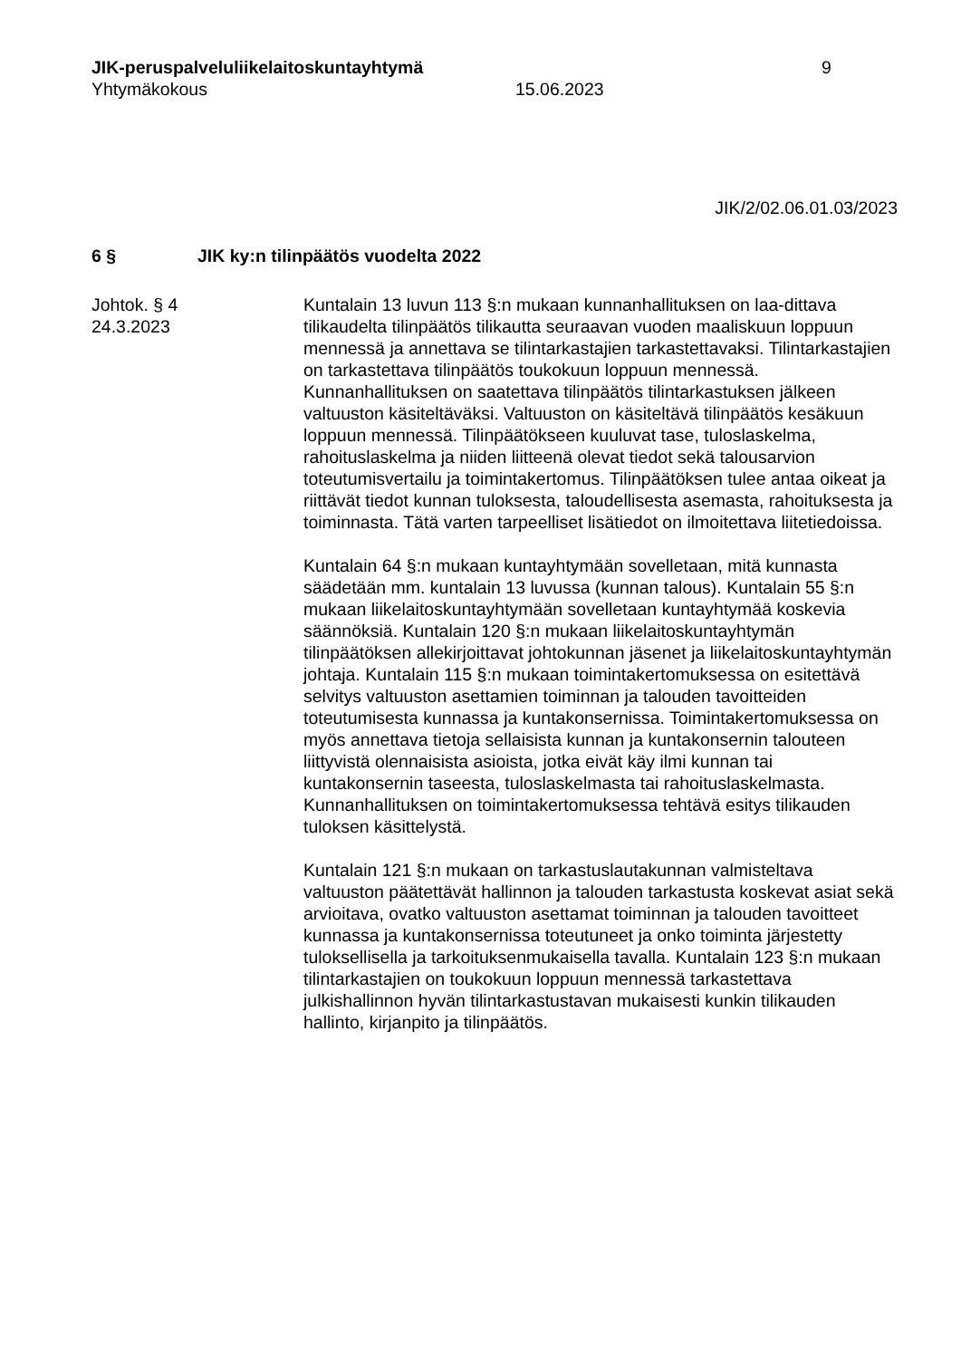JIK-peruspalveluliikelaitoskuntayhtymä 9
Yhtymäkokous 15.06.2023
JIK/2/02.06.01.03/2023
6 § JIK ky:n tilinpäätös vuodelta 2022
Johtok. § 4
24.3.2023
Kuntalain 13 luvun 113 §:n mukaan kunnanhallituksen on laa-dittava tilikaudelta tilinpäätös tilikautta seuraavan vuoden maaliskuun loppuun mennessä ja annettava se tilintarkastajien tarkastettavaksi. Tilintarkastajien on tarkastettava tilinpäätös toukokuun loppuun mennessä. Kunnanhallituksen on saatettava tilinpäätös tilintarkastuksen jälkeen valtuuston käsiteltäväksi. Valtuuston on käsiteltävä tilinpäätös kesäkuun loppuun mennessä. Tilinpäätökseen kuuluvat tase, tuloslaskelma, rahoituslaskelma ja niiden liitteenä olevat tiedot sekä talousarvion toteutumisvertailu ja toimintakertomus. Tilinpäätöksen tulee antaa oikeat ja riittävät tiedot kunnan tuloksesta, taloudellisesta asemasta, rahoituksesta ja toiminnasta. Tätä varten tarpeelliset lisätiedot on ilmoitettava liitetiedoissa.
Kuntalain 64 §:n mukaan kuntayhtymään sovelletaan, mitä kunnasta säädetään mm. kuntalain 13 luvussa (kunnan talous). Kuntalain 55 §:n mukaan liikelaitoskuntayhtymään sovelletaan kuntayhtymää koskevia säännöksiä. Kuntalain 120 §:n mukaan liikelaitoskuntayhtymän tilinpäätöksen allekirjoittavat johtokunnan jäsenet ja liikelaitoskuntayhtymän johtaja. Kuntalain 115 §:n mukaan toimintakertomuksessa on esitettävä selvitys valtuuston asettamien toiminnan ja talouden tavoitteiden toteutumisesta kunnassa ja kuntakonsernissa. Toimintakertomuksessa on myös annettava tietoja sellaisista kunnan ja kuntakonsernin talouteen liittyvistä olennaisista asioista, jotka eivät käy ilmi kunnan tai kuntakonsernin taseesta, tuloslaskelmasta tai rahoituslaskelmasta. Kunnanhallituksen on toimintakertomuksessa tehtävä esitys tilikauden tuloksen käsittelystä.
Kuntalain 121 §:n mukaan on tarkastuslautakunnan valmisteltava valtuuston päätettävät hallinnon ja talouden tarkastusta koskevat asiat sekä arvioitava, ovatko valtuuston asettamat toiminnan ja talouden tavoitteet kunnassa ja kuntakonsernissa toteutuneet ja onko toiminta järjestetty tuloksellisella ja tarkoituksenmukaisella tavalla. Kuntalain 123 §:n mukaan tilintarkastajien on toukokuun loppuun mennessä tarkastettava julkishallinnon hyvän tilintarkastustavan mukaisesti kunkin tilikauden hallinto, kirjanpito ja tilinpäätös.